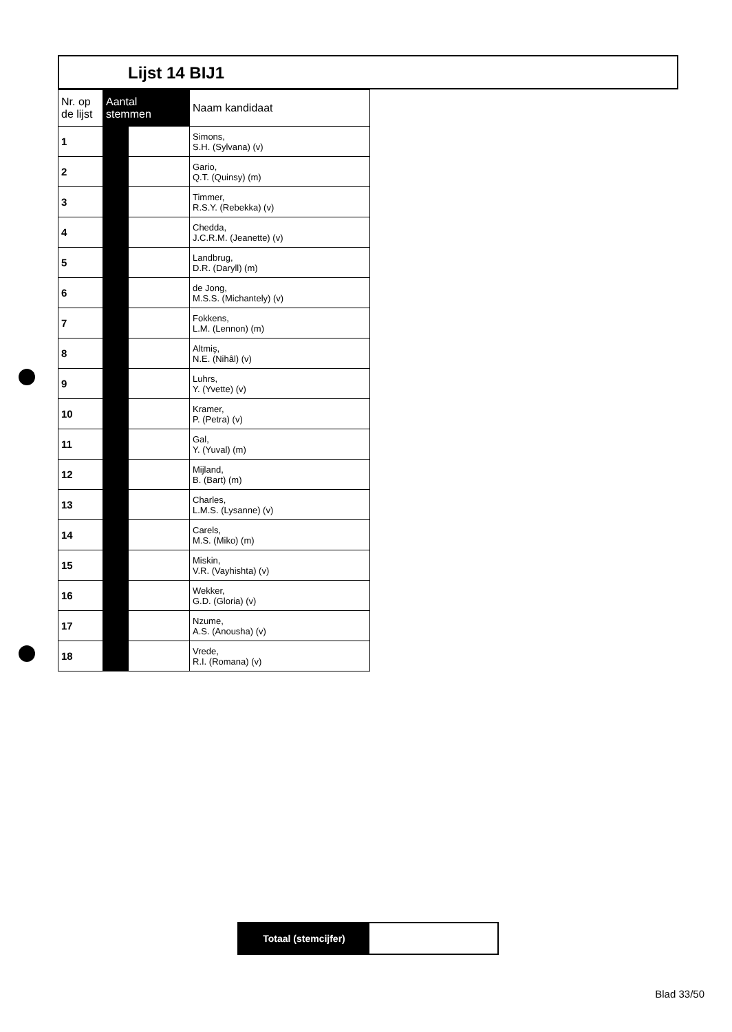Lijst 14 BIJ1
| Nr. op de lijst | Aantal stemmen | | Naam kandidaat |
| --- | --- | --- | --- |
| 1 | | | Simons, S.H. (Sylvana) (v) |
| 2 | | | Gario, Q.T. (Quinsy) (m) |
| 3 | | | Timmer, R.S.Y. (Rebekka) (v) |
| 4 | | | Chedda, J.C.R.M. (Jeanette) (v) |
| 5 | | | Landbrug, D.R. (Daryll) (m) |
| 6 | | | de Jong, M.S.S. (Michantely) (v) |
| 7 | | | Fokkens, L.M. (Lennon) (m) |
| 8 | | | Altmiş, N.E. (Nihâl) (v) |
| 9 | | | Luhrs, Y. (Yvette) (v) |
| 10 | | | Kramer, P. (Petra) (v) |
| 11 | | | Gal, Y. (Yuval) (m) |
| 12 | | | Mijland, B. (Bart) (m) |
| 13 | | | Charles, L.M.S. (Lysanne) (v) |
| 14 | | | Carels, M.S. (Miko) (m) |
| 15 | | | Miskin, V.R. (Vayhishta) (v) |
| 16 | | | Wekker, G.D. (Gloria) (v) |
| 17 | | | Nzume, A.S. (Anousha) (v) |
| 18 | | | Vrede, R.I. (Romana) (v) |
Totaal (stemcijfer)
Blad 33/50